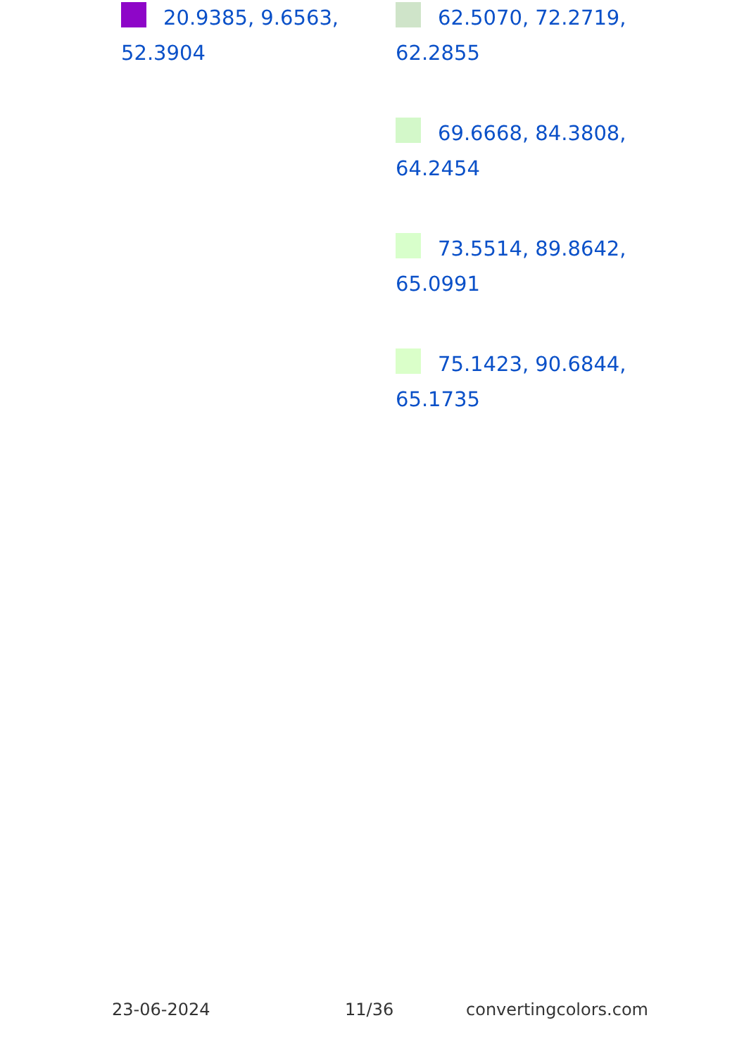20.9385, 9.6563, 52.3904 62.5070, 72.2719, 62.2855
69.6668, 84.3808, 64.2454
73.5514, 89.8642, 65.0991
75.1423, 90.6844, 65.1735
23-06-2024 11/36 convertingcolors.com